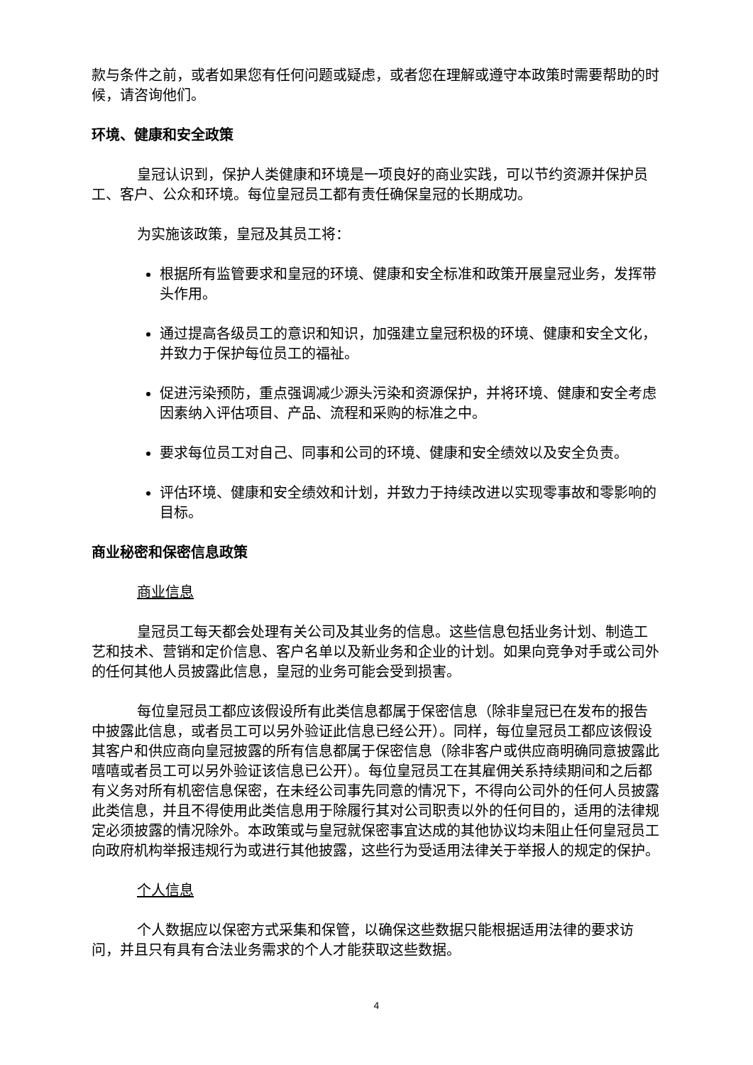款与条件之前，或者如果您有任何问题或疑虑，或者您在理解或遵守本政策时需要帮助的时候，请咨询他们。
环境、健康和安全政策
皇冠认识到，保护人类健康和环境是一项良好的商业实践，可以节约资源并保护员工、客户、公众和环境。每位皇冠员工都有责任确保皇冠的长期成功。
为实施该政策，皇冠及其员工将：
根据所有监管要求和皇冠的环境、健康和安全标准和政策开展皇冠业务，发挥带头作用。
通过提高各级员工的意识和知识，加强建立皇冠积极的环境、健康和安全文化，并致力于保护每位员工的福祉。
促进污染预防，重点强调减少源头污染和资源保护，并将环境、健康和安全考虑因素纳入评估项目、产品、流程和采购的标准之中。
要求每位员工对自己、同事和公司的环境、健康和安全绩效以及安全负责。
评估环境、健康和安全绩效和计划，并致力于持续改进以实现零事故和零影响的目标。
商业秘密和保密信息政策
商业信息
皇冠员工每天都会处理有关公司及其业务的信息。这些信息包括业务计划、制造工艺和技术、营销和定价信息、客户名单以及新业务和企业的计划。如果向竞争对手或公司外的任何其他人员披露此信息，皇冠的业务可能会受到损害。
每位皇冠员工都应该假设所有此类信息都属于保密信息（除非皇冠已在发布的报告中披露此信息，或者员工可以另外验证此信息已经公开）。同样，每位皇冠员工都应该假设其客户和供应商向皇冠披露的所有信息都属于保密信息（除非客户或供应商明确同意披露此嘻嘻或者员工可以另外验证该信息已公开）。每位皇冠员工在其雇佣关系持续期间和之后都有义务对所有机密信息保密，在未经公司事先同意的情况下，不得向公司外的任何人员披露此类信息，并且不得使用此类信息用于除履行其对公司职责以外的任何目的，适用的法律规定必须披露的情况除外。本政策或与皇冠就保密事宜达成的其他协议均未阻止任何皇冠员工向政府机构举报违规行为或进行其他披露，这些行为受适用法律关于举报人的规定的保护。
个人信息
个人数据应以保密方式采集和保管，以确保这些数据只能根据适用法律的要求访问，并且只有具有合法业务需求的个人才能获取这些数据。
4